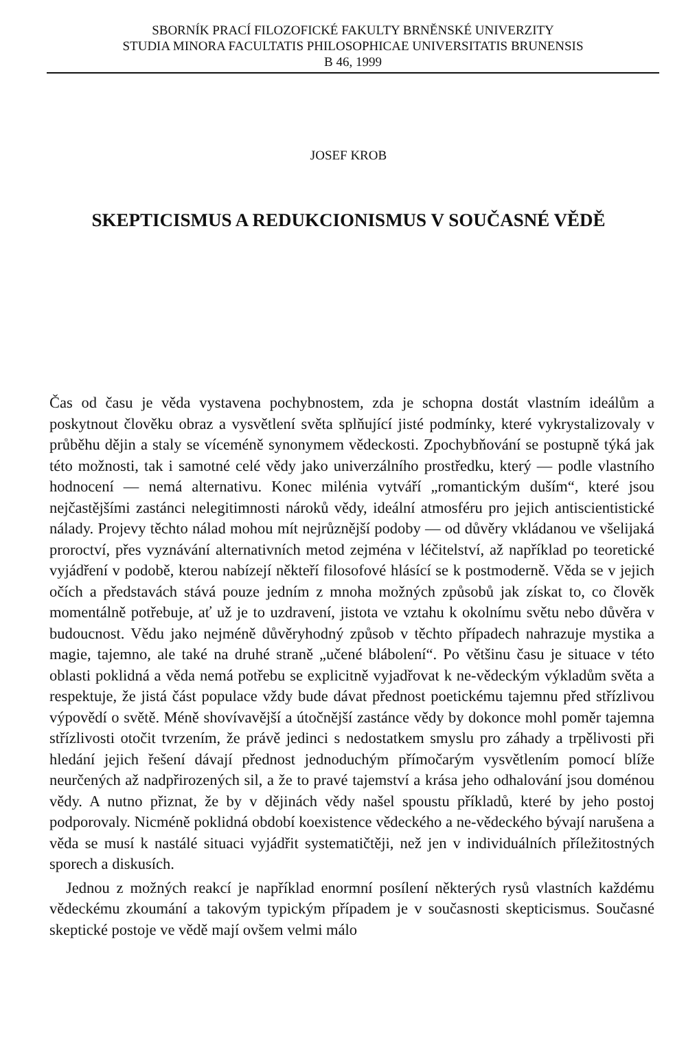SBORNÍK PRACÍ FILOZOFICKÉ FAKULTY BRNĚNSKÉ UNIVERZITY
STUDIA MINORA FACULTATIS PHILOSOPHICAE UNIVERSITATIS BRUNENSIS
B 46, 1999
JOSEF KROB
SKEPTICISMUS A REDUKCIONISMUS V SOUČASNÉ VĚDĚ
Čas od času je věda vystavena pochybnostem, zda je schopna dostát vlastním ideálům a poskytnout člověku obraz a vysvětlení světa splňující jisté podmínky, které vykrystalizovaly v průběhu dějin a staly se víceméně synonymem vědeckosti. Zpochybňování se postupně týká jak této možnosti, tak i samotné celé vědy jako univerzálního prostředku, který — podle vlastního hodnocení — nemá alternativu. Konec milénia vytváří „romantickým duším“, které jsou nejčastějšími zastánci nelegitimnosti nároků vědy, ideální atmosféru pro jejich antiscientistické nálady. Projevy těchto nálad mohou mít nejrůznější podoby — od důvěry vkládanou ve všelijaká proroctví, přes vyznávání alternativních metod zejména v léčitelství, až například po teoretické vyjádření v podobě, kterou nabízejí někteří filosofové hlásící se k postmoderně. Věda se v jejich očích a představách stává pouze jedním z mnoha možných způsobů jak získat to, co člověk momentálně potřebuje, ať už je to uzdravení, jistota ve vztahu k okolnímu světu nebo důvěra v budoucnost. Vědu jako nejméně důvěryhodný způsob v těchto případech nahrazuje mystika a magie, tajemno, ale také na druhé straně „učené blábolení“. Po většinu času je situace v této oblasti poklidná a věda nemá potřebu se explicitně vyjadřovat k ne-vědeckým výkladům světa a respektuje, že jistá část populace vždy bude dávat přednost poetickému tajemnu před střízlivou výpovědí o světě. Méně shovívavější a útočnější zastánce vědy by dokonce mohl poměr tajemna střízlivosti otočit tvrzením, že právě jedinci s nedostatkem smyslu pro záhady a trpělivosti při hledání jejich řešení dávají přednost jednoduchým přímočarým vysvětlením pomocí blíže neurčených až nadpřirozených sil, a že to pravé tajemství a krása jeho odhalování jsou doménou vědy. A nutno přiznat, že by v dějinách vědy našel spoustu příkladů, které by jeho postoj podporovaly. Nicméně poklidná období koexistence vědeckého a ne-vědeckého bývají narušena a věda se musí k nastálé situaci vyjádřit systematičtěji, než jen v individuálních příležitostných sporech a diskusích.
Jednou z možných reakcí je například enormní posílení některých rysů vlastních každému vědeckému zkoumání a takovým typickým případem je v současnosti skepticismus. Současné skeptické postoje ve vědě mají ovšem velmi málo